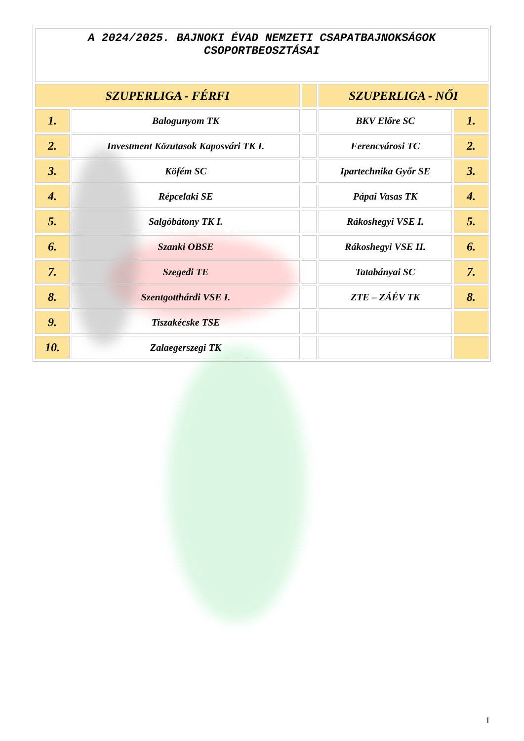| A 2024/2025. BAJNOKI ÉVAD NEMZETI CSAPATBAJNOKSÁGOK CSOPORTBEOSZTÁSAI | | | | |
| SZUPERLIGA - FÉRFI | | | SZUPERLIGA - NŐI | |
| 1. | Balogunyom TK | | BKV Előre SC | 1. |
| 2. | Investment Közutasok Kaposvári TK I. | | Ferencvárosi TC | 2. |
| 3. | Köfém SC | | Ipartechnika Győr SE | 3. |
| 4. | Répcelaki SE | | Pápai Vasas TK | 4. |
| 5. | Salgóbátony TK I. | | Rákoshegyi VSE I. | 5. |
| 6. | Szanki OBSE | | Rákoshegyi VSE II. | 6. |
| 7. | Szegedi TE | | Tatabányai SC | 7. |
| 8. | Szentgotthárdi VSE I. | | ZTE – ZÁÉV TK | 8. |
| 9. | Tiszakécske TSE | | | |
| 10. | Zalaegerszegi TK | | | |
1